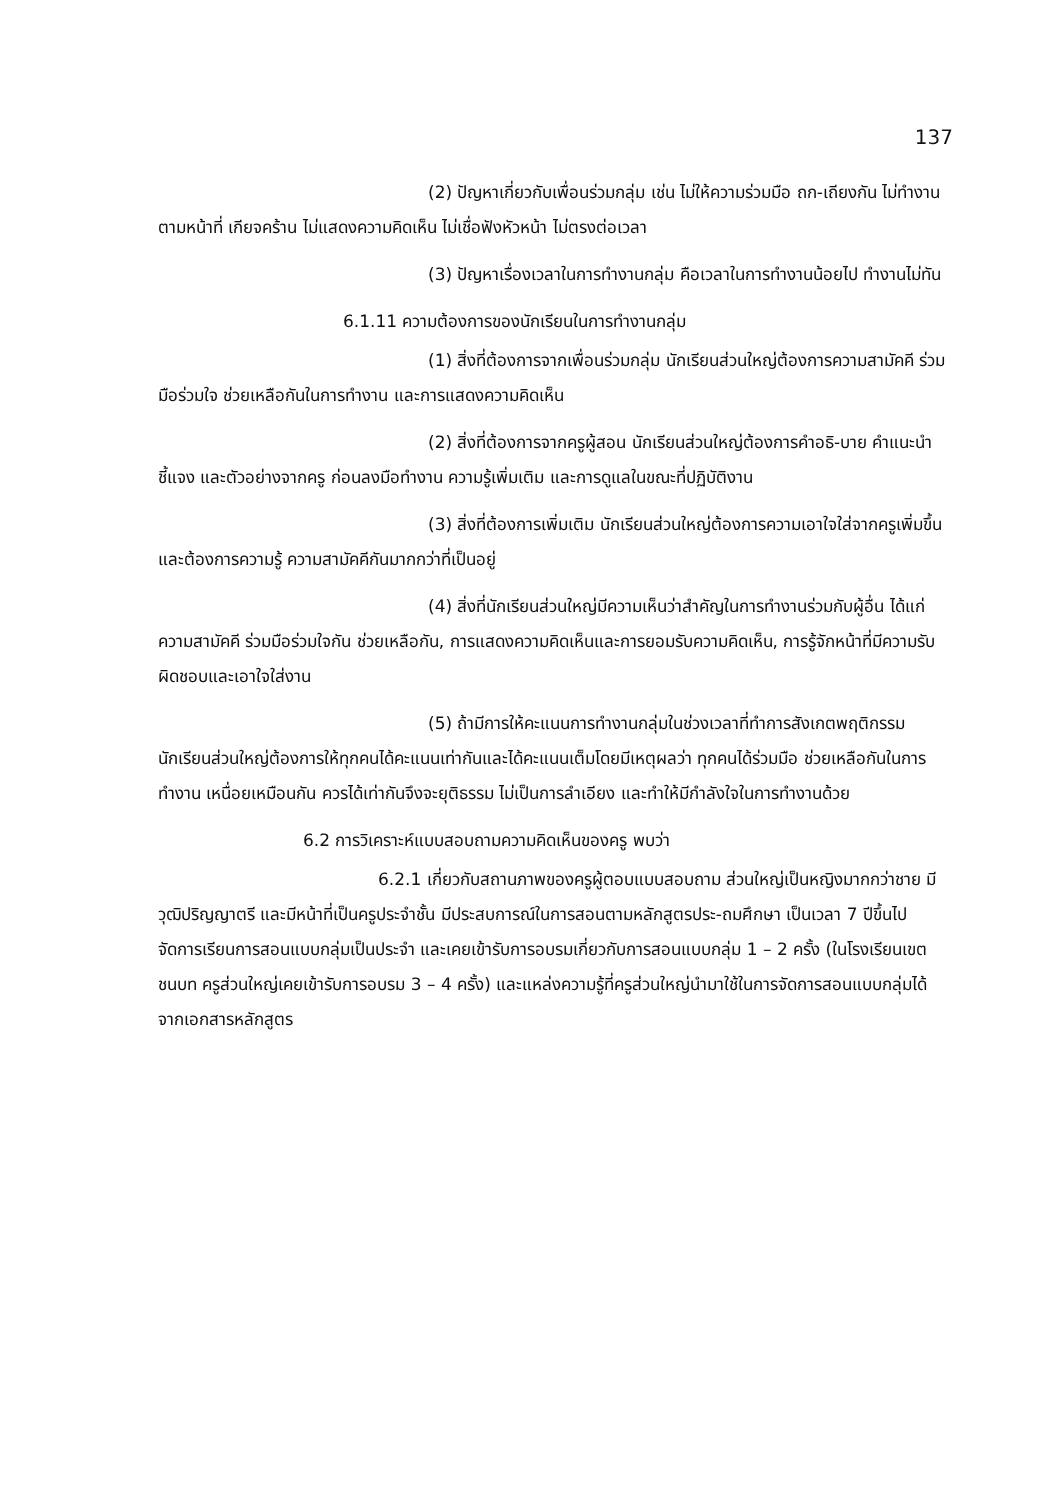137
(2) ปัญหาเกี่ยวกับเพื่อนร่วมกลุ่ม เช่น ไม่ให้ความร่วมมือ ถก-เถียงกัน ไม่ทำงานตามหน้าที่ เกียจคร้าน ไม่แสดงความคิดเห็น ไม่เชื่อฟังหัวหน้า ไม่ตรงต่อเวลา
(3) ปัญหาเรื่องเวลาในการทำงานกลุ่ม คือเวลาในการทำงานน้อยไป ทำงานไม่ทัน
6.1.11 ความต้องการของนักเรียนในการทำงานกลุ่ม
(1) สิ่งที่ต้องการจากเพื่อนร่วมกลุ่ม นักเรียนส่วนใหญ่ต้องการความสามัคคี ร่วมมือร่วมใจ ช่วยเหลือกันในการทำงาน และการแสดงความคิดเห็น
(2) สิ่งที่ต้องการจากครูผู้สอน นักเรียนส่วนใหญ่ต้องการคำอธิ-บาย คำแนะนำ ชี้แจง และตัวอย่างจากครู ก่อนลงมือทำงาน ความรู้เพิ่มเติม และการดูแลในขณะที่ปฏิบัติงาน
(3) สิ่งที่ต้องการเพิ่มเติม นักเรียนส่วนใหญ่ต้องการความเอาใจใส่จากครูเพิ่มขึ้น และต้องการความรู้ ความสามัคคีกันมากกว่าที่เป็นอยู่
(4) สิ่งที่นักเรียนส่วนใหญ่มีความเห็นว่าสำคัญในการทำงานร่วมกับผู้อื่น ได้แก่ ความสามัคคี ร่วมมือร่วมใจกัน ช่วยเหลือกัน, การแสดงความคิดเห็นและการยอมรับความคิดเห็น, การรู้จักหน้าที่มีความรับผิดชอบและเอาใจใส่งาน
(5) ถ้ามีการให้คะแนนการทำงานกลุ่มในช่วงเวลาที่ทำการสังเกตพฤติกรรมนักเรียนส่วนใหญ่ต้องการให้ทุกคนได้คะแนนเท่ากันและได้คะแนนเต็มโดยมีเหตุผลว่า ทุกคนได้ร่วมมือ ช่วยเหลือกันในการทำงาน เหนื่อยเหมือนกัน ควรได้เท่ากันจึงจะยุติธรรม ไม่เป็นการลำเอียง และทำให้มีกำลังใจในการทำงานด้วย
6.2 การวิเคราะห์แบบสอบถามความคิดเห็นของครู พบว่า
6.2.1 เกี่ยวกับสถานภาพของครูผู้ตอบแบบสอบถาม ส่วนใหญ่เป็นหญิงมากกว่าชาย มีวุฒิปริญญาตรี และมีหน้าที่เป็นครูประจำชั้น มีประสบการณ์ในการสอนตามหลักสูตรประ-ถมศึกษา เป็นเวลา 7 ปีขึ้นไป จัดการเรียนการสอนแบบกลุ่มเป็นประจำ และเคยเข้ารับการอบรมเกี่ยวกับการสอนแบบกลุ่ม 1 – 2 ครั้ง (ในโรงเรียนเขตชนบท ครูส่วนใหญ่เคยเข้ารับการอบรม 3 – 4 ครั้ง) และแหล่งความรู้ที่ครูส่วนใหญ่นำมาใช้ในการจัดการสอนแบบกลุ่มได้จากเอกสารหลักสูตร